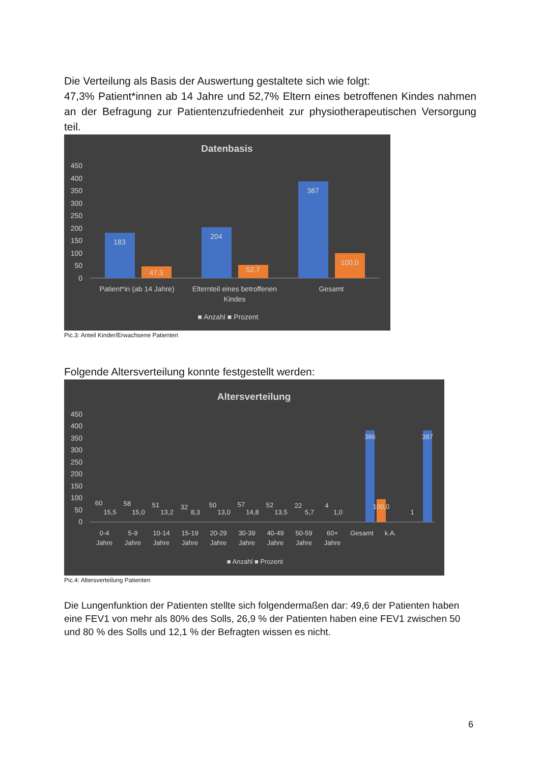Die Verteilung als Basis der Auswertung gestaltete sich wie folgt:
47,3% Patient*innen ab 14 Jahre und 52,7% Eltern eines betroffenen Kindes nahmen an der Befragung zur Patientenzufriedenheit zur physiotherapeutischen Versorgung teil.
Datenbasis
450
400
350
300
250
200
150
100
50
0
183
47,3
204
52,7
387
100,0
Patient*in (ab 14 Jahre)
Elternteil eines betroffenen
Kindes
Gesamt
■ Anzahl ■ Prozent
Pic.3: Anteil Kinder/Erwachsene Patienten
Folgende Altersverteilung konnte festgestellt werden:
Altersverteilung
450
400
350
300
250
200
150
100
50
0
60
58
51
32
50
57
52
22
4
386
100,0
1
387
15,5
15,0
13,2
8,3
13,0
14,8
13,5
5,7
1,0
0-4
5-9
10-14
15-19
20-29
30-39
40-49
50-59
60+
Gesamt
k.A.
Jahre
Jahre
Jahre
Jahre
Jahre
Jahre
Jahre
Jahre
Jahre
■ Anzahl ■ Prozent
Pic.4: Altersverteilung Patienten
Die Lungenfunktion der Patienten stellte sich folgendermaßen dar: 49,6 der Patienten haben eine FEV1 von mehr als 80% des Solls, 26,9 % der Patienten haben eine FEV1 zwischen 50 und 80 % des Solls und 12,1 % der Befragten wissen es nicht.
6